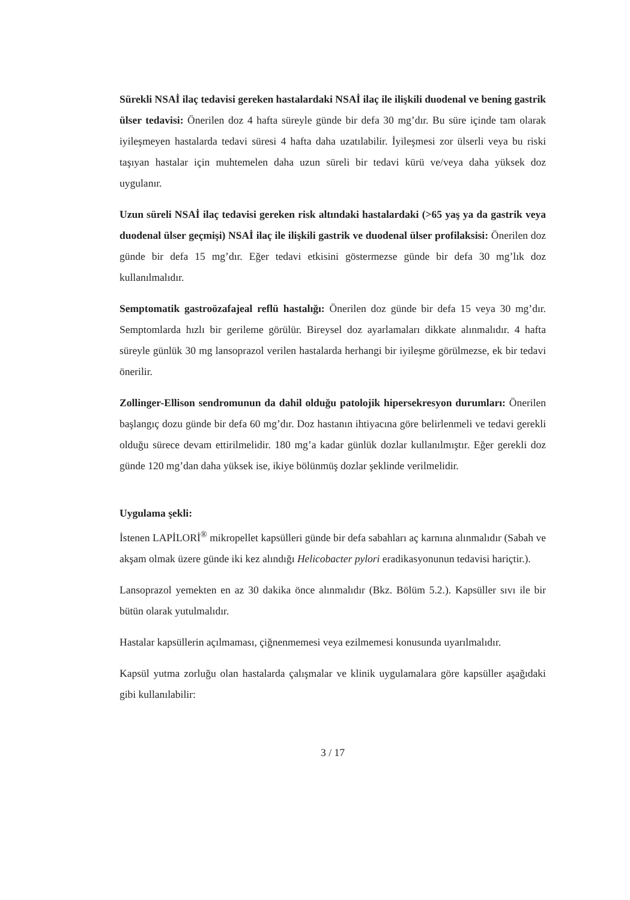Sürekli NSAİ ilaç tedavisi gereken hastalardaki NSAİ ilaç ile ilişkili duodenal ve bening gastrik ülser tedavisi: Önerilen doz 4 hafta süreyle günde bir defa 30 mg’dır. Bu süre içinde tam olarak iyileşmeyen hastalarda tedavi süresi 4 hafta daha uzatılabilir. İyileşmesi zor ülserli veya bu riski taşıyan hastalar için muhtemelen daha uzun süreli bir tedavi kürü ve/veya daha yüksek doz uygulanır.
Uzun süreli NSAİ ilaç tedavisi gereken risk altındaki hastalardaki (>65 yaş ya da gastrik veya duodenal ülser geçmişi) NSAİ ilaç ile ilişkili gastrik ve duodenal ülser profilaksisi: Önerilen doz günde bir defa 15 mg’dır. Eğer tedavi etkisini göstermezse günde bir defa 30 mg’lık doz kullanılmalıdır.
Semptomatik gastroözafajeal reflü hastalığı: Önerilen doz günde bir defa 15 veya 30 mg’dır. Semptomlarda hızlı bir gerileme görülür. Bireysel doz ayarlamaları dikkate alınmalıdır. 4 hafta süreyle günlük 30 mg lansoprazol verilen hastalarda herhangi bir iyileşme görülmezse, ek bir tedavi önerilir.
Zollinger-Ellison sendromunun da dahil olduğu patolojik hipersekresyon durumları: Önerilen başlangıç dozu günde bir defa 60 mg’dır. Doz hastanın ihtiyacına göre belirlenmeli ve tedavi gerekli olduğu sürece devam ettirilmelidir. 180 mg’a kadar günlük dozlar kullanılmıştır. Eğer gerekli doz günde 120 mg’dan daha yüksek ise, ikiye bölünmüş dozlar şeklinde verilmelidir.
Uygulama şekli:
İstenen LAPİLORİ<sup>®</sup> mikropellet kapsülleri günde bir defa sabahları aç karnına alınmalıdır (Sabah ve akşam olmak üzere günde iki kez alındığı Helicobacter pylori eradikasyonunun tedavisi hariçtir.).
Lansoprazol yemekten en az 30 dakika önce alınmalıdır (Bkz. Bölüm 5.2.). Kapsüller sıvı ile bir bütün olarak yutulmalıdır.
Hastalar kapsüllerin açılmaması, çiğnenmemesi veya ezilmemesi konusunda uyarılmalıdır.
Kapsül yutma zorluğu olan hastalarda çalışmalar ve klinik uygulamalara göre kapsüller aşağıdaki gibi kullanılabilir:
3 / 17